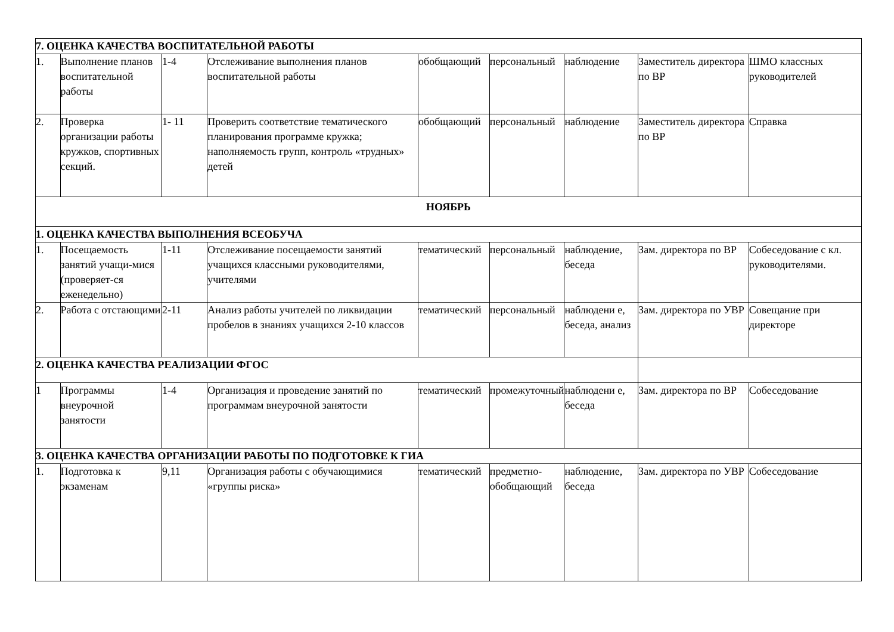| 7. ОЦЕНКА КАЧЕСТВА ВОСПИТАТЕЛЬНОЙ РАБОТЫ | | | | | | | | |
| 1. | Выполнение планов воспитательной работы | 1-4 | Отслеживание выполнения планов воспитательной работы | обобщающий | персональный | наблюдение | Заместитель директора по ВР | ШМО классных руководителей |
| 2. | Проверка организации работы кружков, спортивных секций. | 1- 11 | Проверить соответствие тематического планирования программе кружка; наполняемость групп, контроль «трудных» детей | обобщающий | персональный | наблюдение | Заместитель директора по ВР | Справка |
| НОЯБРЬ | | | | | | | | |
| 1. ОЦЕНКА КАЧЕСТВА ВЫПОЛНЕНИЯ ВСЕОБУЧА | | | | | | | | |
| 1. | Посещаемость занятий учащи-мися (проверяет-ся еженедельно) | 1-11 | Отслеживание посещаемости занятий учащихся классными руководителями, учителями | тематический | персональный | наблюдение, беседа | Зам. директора по ВР | Собеседование с кл. руководителями. |
| 2. | Работа с отстающими | 2-11 | Анализ работы учителей по ликвидации пробелов в знаниях учащихся 2-10 классов | тематический | персональный | наблюдени е, беседа, анализ | Зам. директора по УВР | Совещание при директоре |
| 2. ОЦЕНКА КАЧЕСТВА РЕАЛИЗАЦИИ ФГОС | | | | | | | | |
| 1 | Программы внеурочной занятости | 1-4 | Организация и проведение занятий по программам внеурочной занятости | тематический | промежуточный | наблюдени е, беседа | Зам. директора по ВР | Собеседование |
| 3. ОЦЕНКА КАЧЕСТВА ОРГАНИЗАЦИИ РАБОТЫ ПО ПОДГОТОВКЕ К ГИА | | | | | | | | |
| 1. | Подготовка к экзаменам | 9,11 | Организация работы с обучающимися «группы риска» | тематический | предметно-обобщающий | наблюдение, беседа | Зам. директора по УВР | Собеседование |